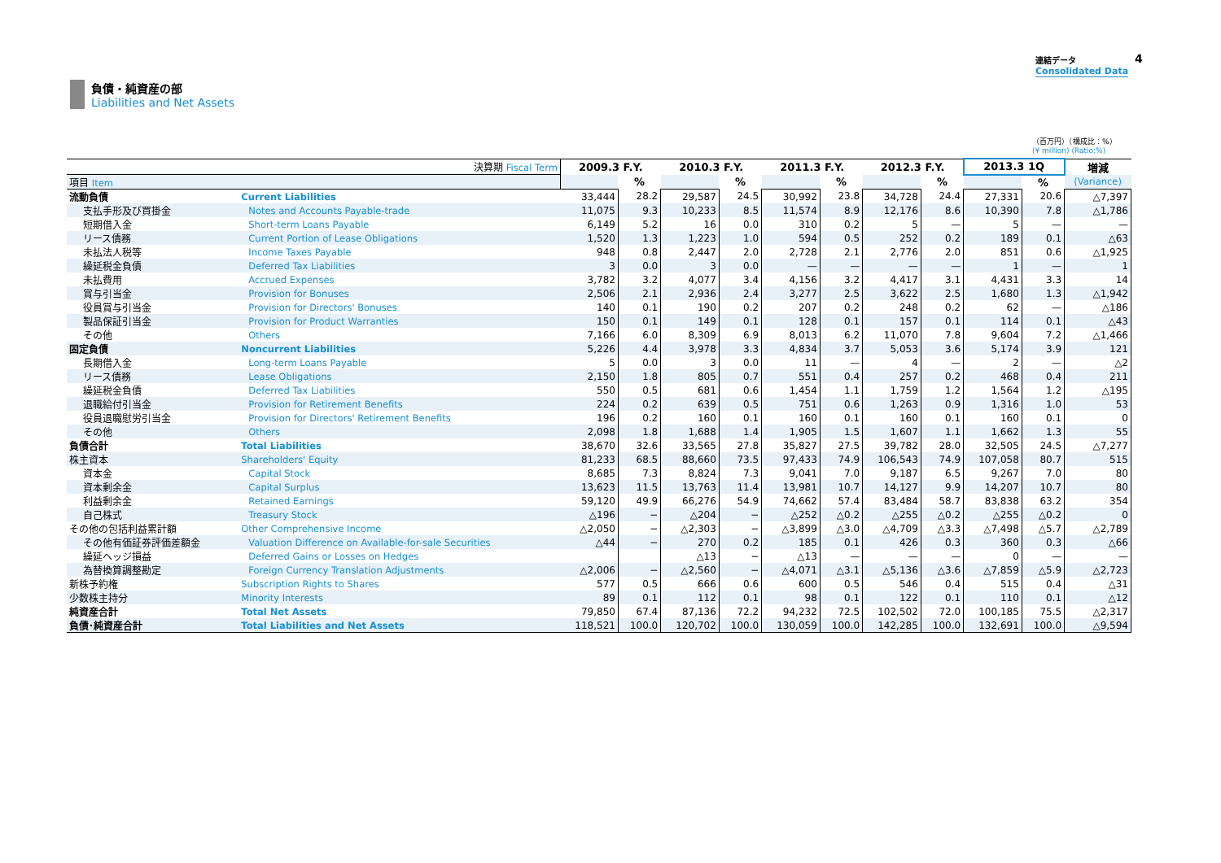連結データ
Consolidated Data
4
負債・純資産の部
Liabilities and Net Assets
（百万円）（構成比：%）
(¥ million) (Ratio:%)
| 決算期 Fiscal Term | | 2009.3 F.Y. | | 2010.3 F.Y. | | 2011.3 F.Y. | | 2012.3 F.Y. | | 2013.3 1Q | | 増減 |
| --- | --- | --- | --- | --- | --- | --- | --- | --- | --- | --- | --- | --- |
| 項目 Item | | | % | | % | | % | | % | | % | (Variance) |
| 流動負債 | Current Liabilities | 33,444 | 28.2 | 29,587 | 24.5 | 30,992 | 23.8 | 34,728 | 24.4 | 27,331 | 20.6 | △7,397 |
| 支払手形及び買掛金 | Notes and Accounts Payable-trade | 11,075 | 9.3 | 10,233 | 8.5 | 11,574 | 8.9 | 12,176 | 8.6 | 10,390 | 7.8 | △1,786 |
| 短期借入金 | Short-term Loans Payable | 6,149 | 5.2 | 16 | 0.0 | 310 | 0.2 | 5 | — | 5 | — | — |
| リース債務 | Current Portion of Lease Obligations | 1,520 | 1.3 | 1,223 | 1.0 | 594 | 0.5 | 252 | 0.2 | 189 | 0.1 | △63 |
| 未払法人税等 | Income Taxes Payable | 948 | 0.8 | 2,447 | 2.0 | 2,728 | 2.1 | 2,776 | 2.0 | 851 | 0.6 | △1,925 |
| 繰延税金負債 | Deferred Tax Liabilities | 3 | 0.0 | 3 | 0.0 | — | — | — | — | 1 | — | 1 |
| 未払費用 | Accrued Expenses | 3,782 | 3.2 | 4,077 | 3.4 | 4,156 | 3.2 | 4,417 | 3.1 | 4,431 | 3.3 | 14 |
| 賞与引当金 | Provision for Bonuses | 2,506 | 2.1 | 2,936 | 2.4 | 3,277 | 2.5 | 3,622 | 2.5 | 1,680 | 1.3 | △1,942 |
| 役員賞与引当金 | Provision for Directors' Bonuses | 140 | 0.1 | 190 | 0.2 | 207 | 0.2 | 248 | 0.2 | 62 | — | △186 |
| 製品保証引当金 | Provision for Product Warranties | 150 | 0.1 | 149 | 0.1 | 128 | 0.1 | 157 | 0.1 | 114 | 0.1 | △43 |
| その他 | Others | 7,166 | 6.0 | 8,309 | 6.9 | 8,013 | 6.2 | 11,070 | 7.8 | 9,604 | 7.2 | △1,466 |
| 固定負債 | Noncurrent Liabilities | 5,226 | 4.4 | 3,978 | 3.3 | 4,834 | 3.7 | 5,053 | 3.6 | 5,174 | 3.9 | 121 |
| 長期借入金 | Long-term Loans Payable | 5 | 0.0 | 3 | 0.0 | 11 | — | 4 | — | 2 | — | △2 |
| リース債務 | Lease Obligations | 2,150 | 1.8 | 805 | 0.7 | 551 | 0.4 | 257 | 0.2 | 468 | 0.4 | 211 |
| 繰延税金負債 | Deferred Tax Liabilities | 550 | 0.5 | 681 | 0.6 | 1,454 | 1.1 | 1,759 | 1.2 | 1,564 | 1.2 | △195 |
| 退職給付引当金 | Provision for Retirement Benefits | 224 | 0.2 | 639 | 0.5 | 751 | 0.6 | 1,263 | 0.9 | 1,316 | 1.0 | 53 |
| 役員退職慰労引当金 | Provision for Directors' Retirement Benefits | 196 | 0.2 | 160 | 0.1 | 160 | 0.1 | 160 | 0.1 | 160 | 0.1 | 0 |
| その他 | Others | 2,098 | 1.8 | 1,688 | 1.4 | 1,905 | 1.5 | 1,607 | 1.1 | 1,662 | 1.3 | 55 |
| 負債合計 | Total Liabilities | 38,670 | 32.6 | 33,565 | 27.8 | 35,827 | 27.5 | 39,782 | 28.0 | 32,505 | 24.5 | △7,277 |
| 株主資本 | Shareholders' Equity | 81,233 | 68.5 | 88,660 | 73.5 | 97,433 | 74.9 | 106,543 | 74.9 | 107,058 | 80.7 | 515 |
| 資本金 | Capital Stock | 8,685 | 7.3 | 8,824 | 7.3 | 9,041 | 7.0 | 9,187 | 6.5 | 9,267 | 7.0 | 80 |
| 資本剰余金 | Capital Surplus | 13,623 | 11.5 | 13,763 | 11.4 | 13,981 | 10.7 | 14,127 | 9.9 | 14,207 | 10.7 | 80 |
| 利益剰余金 | Retained Earnings | 59,120 | 49.9 | 66,276 | 54.9 | 74,662 | 57.4 | 83,484 | 58.7 | 83,838 | 63.2 | 354 |
| 自己株式 | Treasury Stock | △196 | − | △204 | − | △252 | △0.2 | △255 | △0.2 | △255 | △0.2 | 0 |
| その他の包括利益累計額 | Other Comprehensive Income | △2,050 | − | △2,303 | − | △3,899 | △3.0 | △4,709 | △3.3 | △7,498 | △5.7 | △2,789 |
| その他有価証券評価差額金 | Valuation Difference on Available-for-sale Securities | △44 | − | 270 | 0.2 | 185 | 0.1 | 426 | 0.3 | 360 | 0.3 | △66 |
| 繰延ヘッジ損益 | Deferred Gains or Losses on Hedges | | | △13 | − | △13 | — | — | — | 0 | — | — |
| 為替換算調整勘定 | Foreign Currency Translation Adjustments | △2,006 | − | △2,560 | − | △4,071 | △3.1 | △5,136 | △3.6 | △7,859 | △5.9 | △2,723 |
| 新株予約権 | Subscription Rights to Shares | 577 | 0.5 | 666 | 0.6 | 600 | 0.5 | 546 | 0.4 | 515 | 0.4 | △31 |
| 少数株主持分 | Minority Interests | 89 | 0.1 | 112 | 0.1 | 98 | 0.1 | 122 | 0.1 | 110 | 0.1 | △12 |
| 純資産合計 | Total Net Assets | 79,850 | 67.4 | 87,136 | 72.2 | 94,232 | 72.5 | 102,502 | 72.0 | 100,185 | 75.5 | △2,317 |
| 負債･純資産合計 | Total Liabilities and Net Assets | 118,521 | 100.0 | 120,702 | 100.0 | 130,059 | 100.0 | 142,285 | 100.0 | 132,691 | 100.0 | △9,594 |